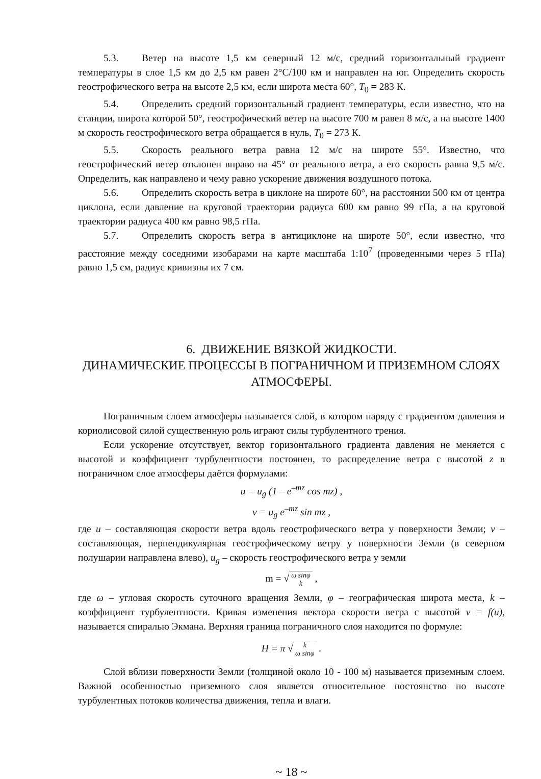5.3. Ветер на высоте 1,5 км северный 12 м/с, средний горизонтальный градиент температуры в слое 1,5 км до 2,5 км равен 2°C/100 км и направлен на юг. Определить скорость геострофического ветра на высоте 2,5 км, если широта места 60°, T<sub>0</sub> = 283 К.
5.4. Определить средний горизонтальный градиент температуры, если известно, что на станции, широта которой 50°, геострофический ветер на высоте 700 м равен 8 м/с, а на высоте 1400 м скорость геострофического ветра обращается в нуль, T<sub>0</sub> = 273 К.
5.5. Скорость реального ветра равна 12 м/с на широте 55°. Известно, что геострофический ветер отклонен вправо на 45° от реального ветра, а его скорость равна 9,5 м/с. Определить, как направлено и чему равно ускорение движения воздушного потока.
5.6. Определить скорость ветра в циклоне на широте 60°, на расстоянии 500 км от центра циклона, если давление на круговой траектории радиуса 600 км равно 99 гПа, а на круговой траектории радиуса 400 км равно 98,5 гПа.
5.7. Определить скорость ветра в антициклоне на широте 50°, если известно, что расстояние между соседними изобарами на карте масштаба 1:10<sup>7</sup> (проведенными через 5 гПа) равно 1,5 см, радиус кривизны их 7 см.
6. ДВИЖЕНИЕ ВЯЗКОЙ ЖИДКОСТИ.
ДИНАМИЧЕСКИЕ ПРОЦЕССЫ В ПОГРАНИЧНОМ И ПРИЗЕМНОМ СЛОЯХ АТМОСФЕРЫ.
Пограничным слоем атмосферы называется слой, в котором наряду с градиентом давления и кориолисовой силой существенную роль играют силы турбулентного трения.
Если ускорение отсутствует, вектор горизонтального градиента давления не меняется с высотой и коэффициент турбулентности постоянен, то распределение ветра с высотой z в пограничном слое атмосферы даётся формулами:
u = u<sub>g</sub> (1 – e<sup>–mz</sup> cos mz) ,
v = u<sub>g</sub> e<sup>–mz</sup> sin mz ,
где u – составляющая скорости ветра вдоль геострофического ветра у поверхности Земли; v – составляющая, перпендикулярная геострофическому ветру у поверхности Земли (в северном полушарии направлена влево), u<sub>g</sub> – скорость геострофического ветра у земли
m = √ ω sinφ
k ,
где ω – угловая скорость суточного вращения Земли, φ – географическая широта места, k – коэффициент турбулентности. Кривая изменения вектора скорости ветра с высотой v = f(u), называется спиралью Экмана. Верхняя граница пограничного слоя находится по формуле:
H = π √ k
ω sinφ .
Слой вблизи поверхности Земли (толщиной около 10 - 100 м) называется приземным слоем. Важной особенностью приземного слоя является относительное постоянство по высоте турбулентных потоков количества движения, тепла и влаги.
~ 18 ~